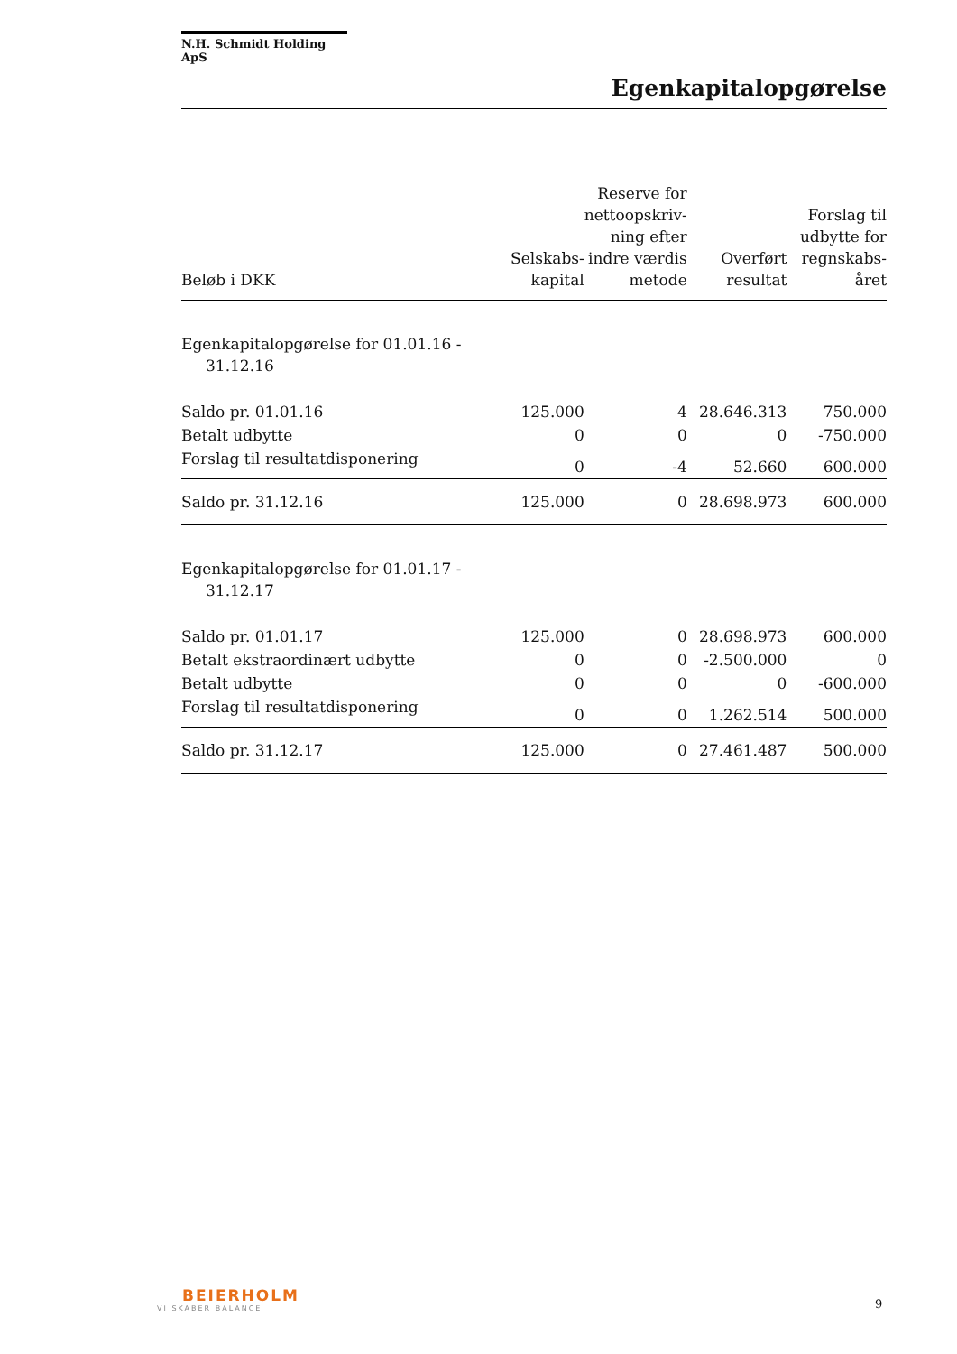N.H. Schmidt Holding ApS
Egenkapitalopgørelse
| Beløb i DKK | Selskabs- kapital | Reserve for nettoopskriv- ning efter indre værdis metode | Overført resultat | Forslag til udbytte for regnskabs- året |
| --- | --- | --- | --- | --- |
| Egenkapitalopgørelse for 01.01.16 - 31.12.16 | | | | |
| Saldo pr. 01.01.16 | 125.000 | 4 | 28.646.313 | 750.000 |
| Betalt udbytte | 0 | 0 | 0 | -750.000 |
| Forslag til resultatdisponering | 0 | -4 | 52.660 | 600.000 |
| Saldo pr. 31.12.16 | 125.000 | 0 | 28.698.973 | 600.000 |
| Egenkapitalopgørelse for 01.01.17 - 31.12.17 | | | | |
| Saldo pr. 01.01.17 | 125.000 | 0 | 28.698.973 | 600.000 |
| Betalt ekstraordinært udbytte | 0 | 0 | -2.500.000 | 0 |
| Betalt udbytte | 0 | 0 | 0 | -600.000 |
| Forslag til resultatdisponering | 0 | 0 | 1.262.514 | 500.000 |
| Saldo pr. 31.12.17 | 125.000 | 0 | 27.461.487 | 500.000 |
BEIERHOLM
VI SKABER BALANCE
9